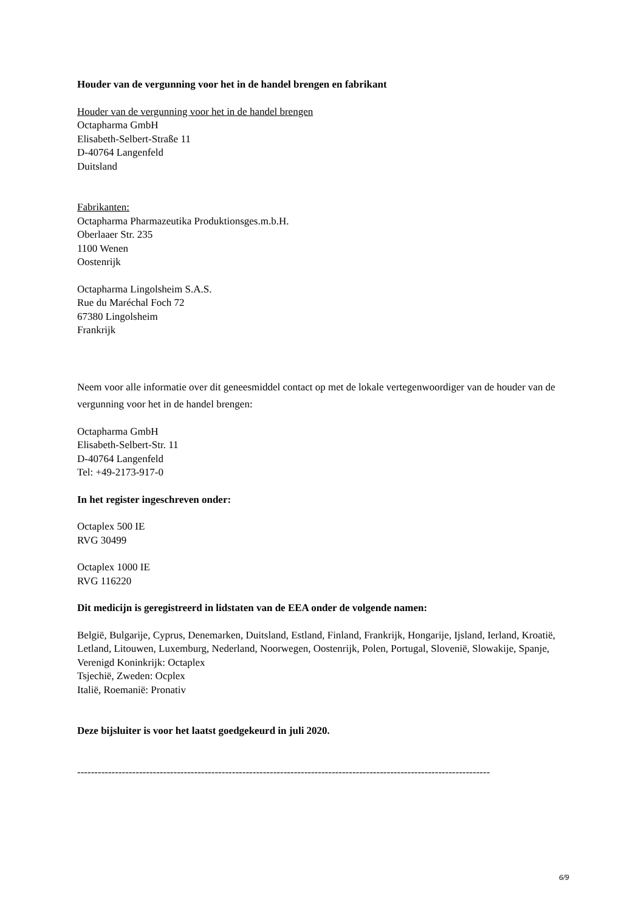Houder van de vergunning voor het in de handel brengen en fabrikant
Houder van de vergunning voor het in de handel brengen
Octapharma GmbH
Elisabeth-Selbert-Straße 11
D-40764 Langenfeld
Duitsland
Fabrikanten:
Octapharma Pharmazeutika Produktionsges.m.b.H.
Oberlaaer Str. 235
1100 Wenen
Oostenrijk
Octapharma Lingolsheim S.A.S.
Rue du Maréchal Foch 72
67380 Lingolsheim
Frankrijk
Neem voor alle informatie over dit geneesmiddel contact op met de lokale vertegenwoordiger van de houder van de vergunning voor het in de handel brengen:
Octapharma GmbH
Elisabeth-Selbert-Str. 11
D-40764 Langenfeld
Tel: +49-2173-917-0
In het register ingeschreven onder:
Octaplex 500 IE
RVG 30499
Octaplex 1000 IE
RVG 116220
Dit medicijn is geregistreerd in lidstaten van de EEA onder de volgende namen:
België, Bulgarije, Cyprus, Denemarken, Duitsland, Estland, Finland, Frankrijk, Hongarije, Ijsland, Ierland, Kroatië, Letland, Litouwen, Luxemburg, Nederland, Noorwegen, Oostenrijk, Polen, Portugal, Slovenië, Slowakije, Spanje, Verenigd Koninkrijk: Octaplex
Tsjechië, Zweden: Ocplex
Italië, Roemanië: Pronativ
Deze bijsluiter is voor het laatst goedgekeurd in juli 2020.
------------------------------------------------------------------------------------------------------------------------
6/9